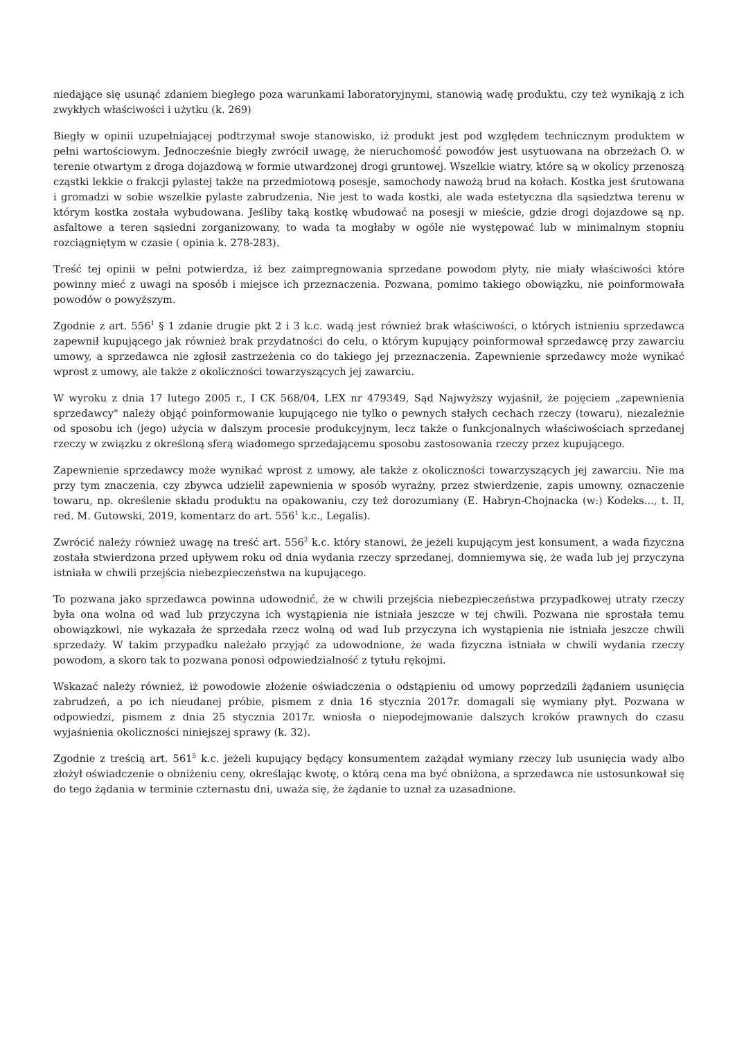niedające się usunąć zdaniem biegłego poza warunkami laboratoryjnymi, stanowią wadę produktu, czy też wynikają z ich zwykłych właściwości i użytku (k. 269)
Biegły w opinii uzupełniającej podtrzymał swoje stanowisko, iż produkt jest pod względem technicznym produktem w pełni wartościowym. Jednocześnie biegły zwrócił uwagę, że nieruchomość powodów jest usytuowana na obrzeżach O. w terenie otwartym z droga dojazdową w formie utwardzonej drogi gruntowej. Wszelkie wiatry, które są w okolicy przenoszą cząstki lekkie o frakcji pylastej także na przedmiotową posesje, samochody nawożą brud na kołach. Kostka jest śrutowana i gromadzi w sobie wszelkie pylaste zabrudzenia. Nie jest to wada kostki, ale wada estetyczna dla sąsiedztwa terenu w którym kostka została wybudowana. Jeśliby taką kostkę wbudować na posesji w mieście, gdzie drogi dojazdowe są np. asfaltowe a teren sąsiedni zorganizowany, to wada ta mogłaby w ogóle nie występować lub w minimalnym stopniu rozciągniętym w czasie ( opinia k. 278-283).
Treść tej opinii w pełni potwierdza, iż bez zaimpregnowania sprzedane powodom płyty, nie miały właściwości które powinny mieć z uwagi na sposób i miejsce ich przeznaczenia. Pozwana, pomimo takiego obowiązku, nie poinformowała powodów o powyższym.
Zgodnie z art. 556<sup>1</sup> § 1 zdanie drugie pkt 2 i 3 k.c. wadą jest również brak właściwości, o których istnieniu sprzedawca zapewnił kupującego jak również brak przydatności do celu, o którym kupujący poinformował sprzedawcę przy zawarciu umowy, a sprzedawca nie zgłosił zastrzeżenia co do takiego jej przeznaczenia. Zapewnienie sprzedawcy może wynikać wprost z umowy, ale także z okoliczności towarzyszących jej zawarciu.
W wyroku z dnia 17 lutego 2005 r., I CK 568/04, LEX nr 479349, Sąd Najwyższy wyjaśnił, że pojęciem „zapewnienia sprzedawcy" należy objąć poinformowanie kupującego nie tylko o pewnych stałych cechach rzeczy (towaru), niezależnie od sposobu ich (jego) użycia w dalszym procesie produkcyjnym, lecz także o funkcjonalnych właściwościach sprzedanej rzeczy w związku z określoną sferą wiadomego sprzedającemu sposobu zastosowania rzeczy przez kupującego.
Zapewnienie sprzedawcy może wynikać wprost z umowy, ale także z okoliczności towarzyszących jej zawarciu. Nie ma przy tym znaczenia, czy zbywca udzielił zapewnienia w sposób wyraźny, przez stwierdzenie, zapis umowny, oznaczenie towaru, np. określenie składu produktu na opakowaniu, czy też dorozumiany (E. Habryn-Chojnacka (w:) Kodeks..., t. II, red. M. Gutowski, 2019, komentarz do art. 556<sup>1</sup> k.c., Legalis).
Zwrócić należy również uwagę na treść art. 556<sup>2</sup> k.c. który stanowi, że jeżeli kupującym jest konsument, a wada fizyczna została stwierdzona przed upływem roku od dnia wydania rzeczy sprzedanej, domniemywa się, że wada lub jej przyczyna istniała w chwili przejścia niebezpieczeństwa na kupującego.
To pozwana jako sprzedawca powinna udowodnić, że w chwili przejścia niebezpieczeństwa przypadkowej utraty rzeczy była ona wolna od wad lub przyczyna ich wystąpienia nie istniała jeszcze w tej chwili. Pozwana nie sprostała temu obowiązkowi, nie wykazała że sprzedała rzecz wolną od wad lub przyczyna ich wystąpienia nie istniała jeszcze chwili sprzedaży. W takim przypadku należało przyjąć za udowodnione, że wada fizyczna istniała w chwili wydania rzeczy powodom, a skoro tak to pozwana ponosi odpowiedzialność z tytułu rękojmi.
Wskazać należy również, iż powodowie złożenie oświadczenia o odstąpieniu od umowy poprzedzili żądaniem usunięcia zabrudzeń, a po ich nieudanej próbie, pismem z dnia 16 stycznia 2017r. domagali się wymiany płyt. Pozwana w odpowiedzi, pismem z dnia 25 stycznia 2017r. wniosła o niepodejmowanie dalszych kroków prawnych do czasu wyjaśnienia okoliczności niniejszej sprawy (k. 32).
Zgodnie z treścią art. 561<sup>5</sup> k.c. jeżeli kupujący będący konsumentem zażądał wymiany rzeczy lub usunięcia wady albo złożył oświadczenie o obniżeniu ceny, określając kwotę, o którą cena ma być obniżona, a sprzedawca nie ustosunkował się do tego żądania w terminie czternastu dni, uważa się, że żądanie to uznał za uzasadnione.